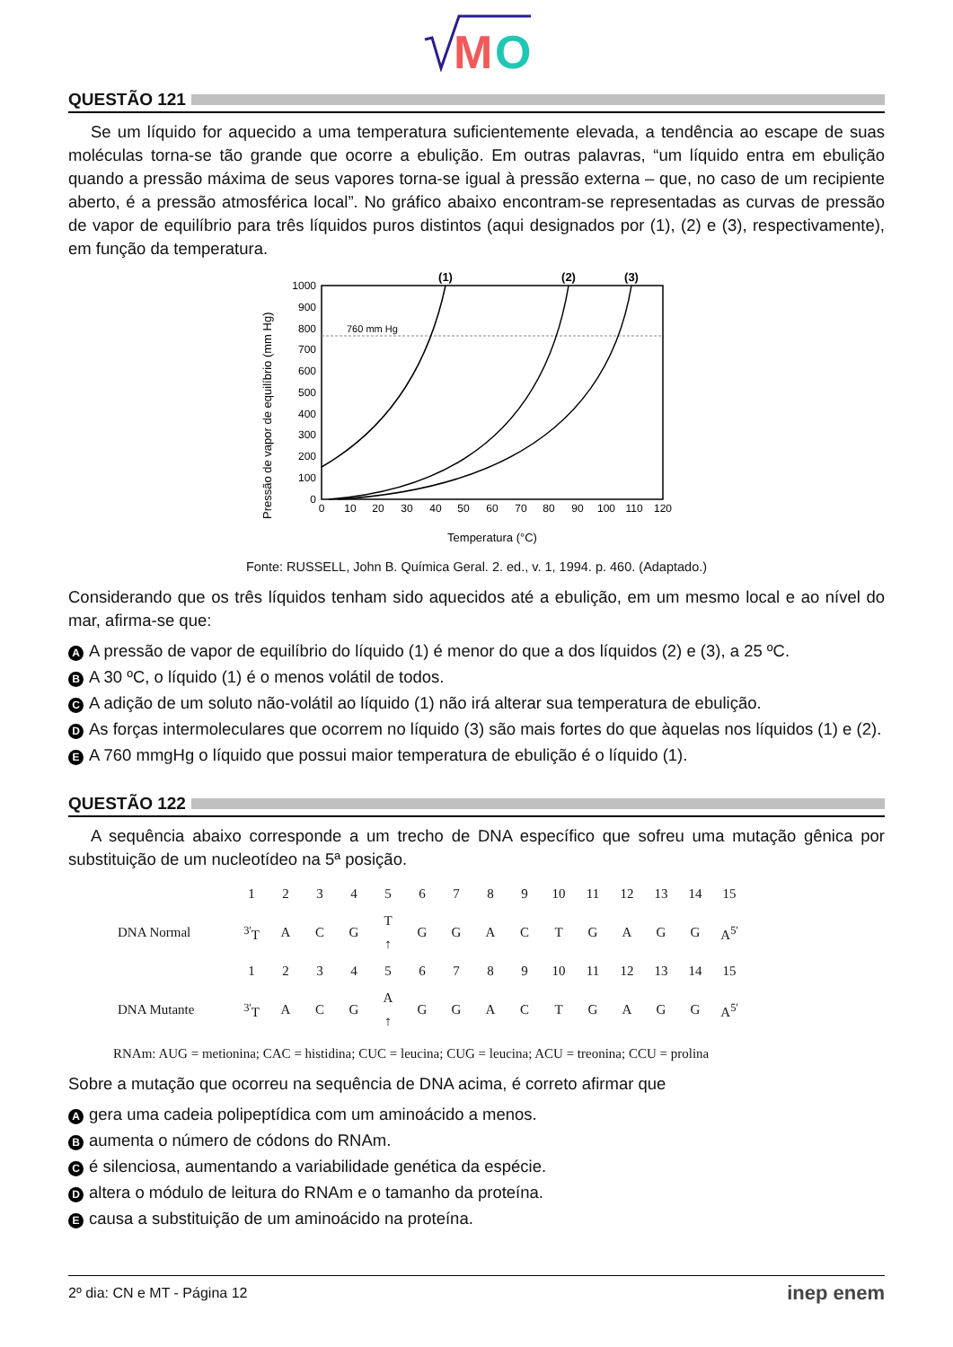M
O
QUESTÃO 121
Se um líquido for aquecido a uma temperatura suficientemente elevada, a tendência ao escape de suas moléculas torna-se tão grande que ocorre a ebulição. Em outras palavras, “um líquido entra em ebulição quando a pressão máxima de seus vapores torna-se igual à pressão externa – que, no caso de um recipiente aberto, é a pressão atmosférica local”. No gráfico abaixo encontram-se representadas as curvas de pressão de vapor de equilíbrio para três líquidos puros distintos (aqui designados por (1), (2) e (3), respectivamente), em função da temperatura.
Pressão de vapor de equilíbrio (mm Hg)
760 mm Hg
1000
900
800
700
600
500
400
300
200
100
0
0
10
20
30
40
50
60
70
80
90
100
110
120
(1)
(2)
(3)
Temperatura (°C)
Fonte: RUSSELL, John B. Química Geral. 2. ed., v. 1, 1994. p. 460. (Adaptado.)
Considerando que os três líquidos tenham sido aquecidos até a ebulição, em um mesmo local e ao nível do mar, afirma-se que:
A A pressão de vapor de equilíbrio do líquido (1) é menor do que a dos líquidos (2) e (3), a 25 ºC.
B A 30 ºC, o líquido (1) é o menos volátil de todos.
C A adição de um soluto não-volátil ao líquido (1) não irá alterar sua temperatura de ebulição.
D As forças intermoleculares que ocorrem no líquido (3) são mais fortes do que àquelas nos líquidos (1) e (2).
E A 760 mmgHg o líquido que possui maior temperatura de ebulição é o líquido (1).
QUESTÃO 122
A sequência abaixo corresponde a um trecho de DNA específico que sofreu uma mutação gênica por substituição de um nucleotídeo na 5ª posição.
| | 1 | 2 | 3 | 4 | 5 | 6 | 7 | 8 | 9 | 10 | 11 | 12 | 13 | 14 | 15 |
| DNA Normal | <sup>3'</sup>T | A | C | G | T ↑ | G | G | A | C | T | G | A | G | G | A<sup>5'</sup> |
| | 1 | 2 | 3 | 4 | 5 | 6 | 7 | 8 | 9 | 10 | 11 | 12 | 13 | 14 | 15 |
| DNA Mutante | <sup>3'</sup>T | A | C | G | A ↑ | G | G | A | C | T | G | A | G | G | A<sup>5'</sup> |
RNAm: AUG = metionina; CAC = histidina; CUC = leucina; CUG = leucina; ACU = treonina; CCU = prolina
Sobre a mutação que ocorreu na sequência de DNA acima, é correto afirmar que
Agera uma cadeia polipeptídica com um aminoácido a menos.
Baumenta o número de códons do RNAm.
Cé silenciosa, aumentando a variabilidade genética da espécie.
Daltera o módulo de leitura do RNAm e o tamanho da proteína.
Ecausa a substituição de um aminoácido na proteína.
2º dia: CN e MT - Página 12 inep enem